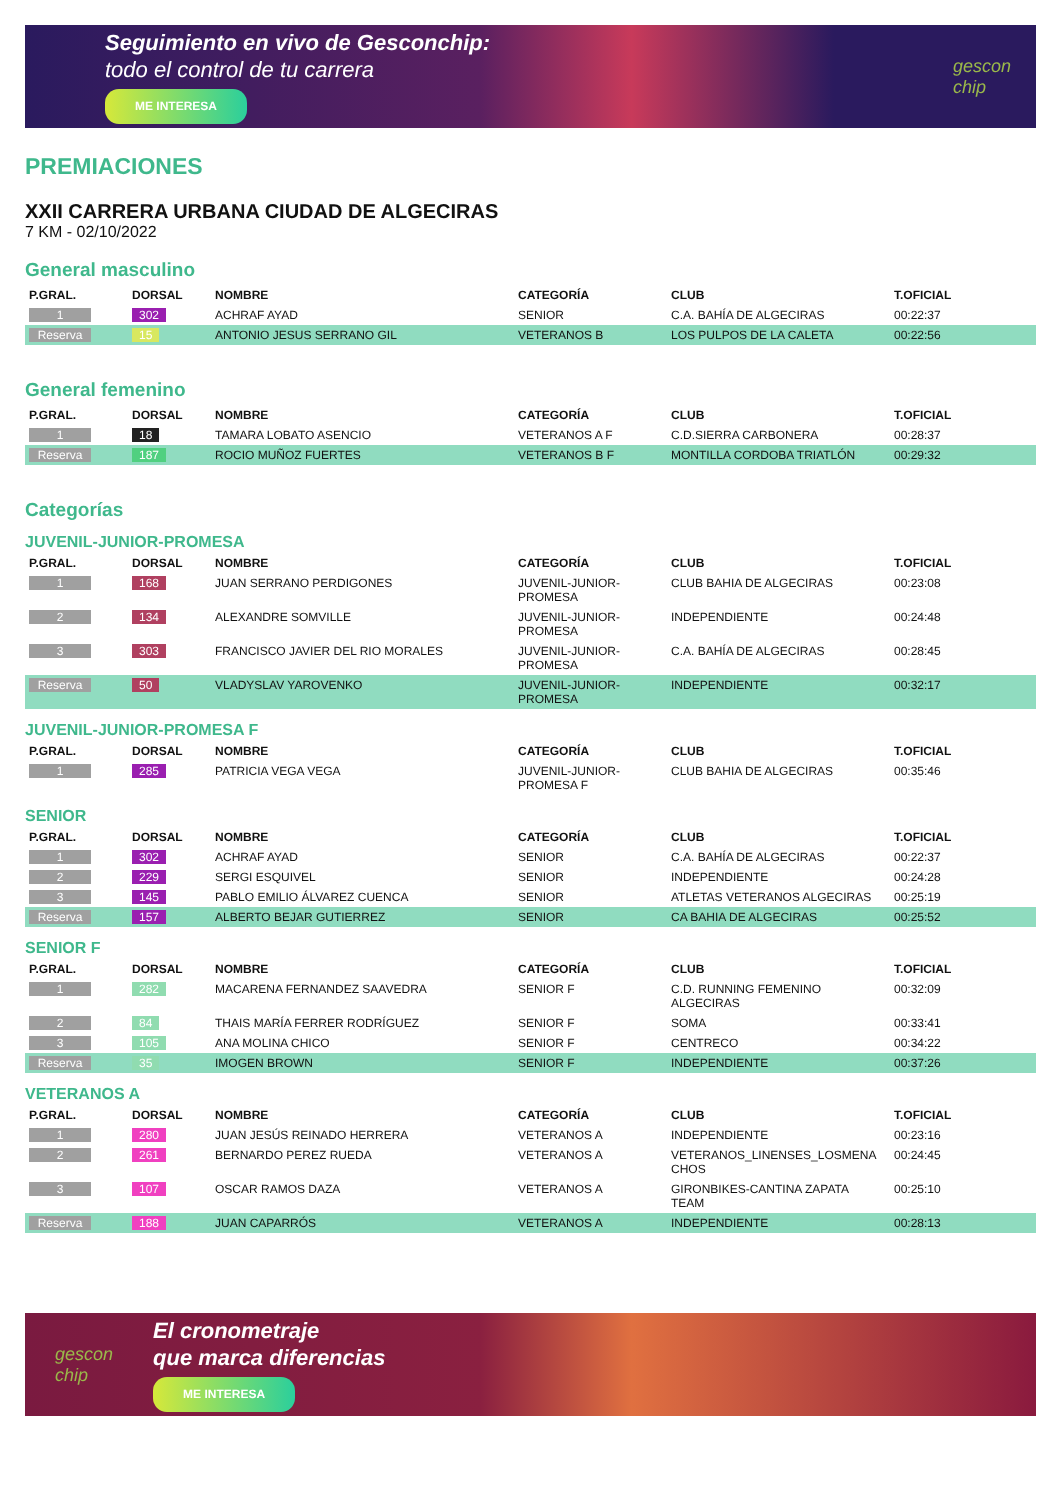Seguimiento en vivo de Gesconchip:
todo el control de tu carrera
ME INTERESA
gescon
chip
PREMIACIONES
XXII CARRERA URBANA CIUDAD DE ALGECIRAS
7 KM - 02/10/2022
General masculino
| P.GRAL. | DORSAL | NOMBRE | CATEGORÍA | CLUB | T.OFICIAL |
| --- | --- | --- | --- | --- | --- |
| 1 | 302 | ACHRAF AYAD | SENIOR | C.A. BAHÍA DE ALGECIRAS | 00:22:37 |
| Reserva | 15 | ANTONIO JESUS SERRANO GIL | VETERANOS B | LOS PULPOS DE LA CALETA | 00:22:56 |
General femenino
| P.GRAL. | DORSAL | NOMBRE | CATEGORÍA | CLUB | T.OFICIAL |
| --- | --- | --- | --- | --- | --- |
| 1 | 18 | TAMARA LOBATO ASENCIO | VETERANOS A F | C.D.SIERRA CARBONERA | 00:28:37 |
| Reserva | 187 | ROCIO MUÑOZ FUERTES | VETERANOS B F | MONTILLA CORDOBA TRIATLÓN | 00:29:32 |
Categorías
JUVENIL-JUNIOR-PROMESA
| P.GRAL. | DORSAL | NOMBRE | CATEGORÍA | CLUB | T.OFICIAL |
| --- | --- | --- | --- | --- | --- |
| 1 | 168 | JUAN SERRANO PERDIGONES | JUVENIL-JUNIOR- PROMESA | CLUB BAHIA DE ALGECIRAS | 00:23:08 |
| 2 | 134 | ALEXANDRE SOMVILLE | JUVENIL-JUNIOR- PROMESA | INDEPENDIENTE | 00:24:48 |
| 3 | 303 | FRANCISCO JAVIER DEL RIO MORALES | JUVENIL-JUNIOR- PROMESA | C.A. BAHÍA DE ALGECIRAS | 00:28:45 |
| Reserva | 50 | VLADYSLAV YAROVENKO | JUVENIL-JUNIOR- PROMESA | INDEPENDIENTE | 00:32:17 |
JUVENIL-JUNIOR-PROMESA F
| P.GRAL. | DORSAL | NOMBRE | CATEGORÍA | CLUB | T.OFICIAL |
| --- | --- | --- | --- | --- | --- |
| 1 | 285 | PATRICIA VEGA VEGA | JUVENIL-JUNIOR- PROMESA F | CLUB BAHIA DE ALGECIRAS | 00:35:46 |
SENIOR
| P.GRAL. | DORSAL | NOMBRE | CATEGORÍA | CLUB | T.OFICIAL |
| --- | --- | --- | --- | --- | --- |
| 1 | 302 | ACHRAF AYAD | SENIOR | C.A. BAHÍA DE ALGECIRAS | 00:22:37 |
| 2 | 229 | SERGI ESQUIVEL | SENIOR | INDEPENDIENTE | 00:24:28 |
| 3 | 145 | PABLO EMILIO ÁLVAREZ CUENCA | SENIOR | ATLETAS VETERANOS ALGECIRAS | 00:25:19 |
| Reserva | 157 | ALBERTO BEJAR GUTIERREZ | SENIOR | CA BAHIA DE ALGECIRAS | 00:25:52 |
SENIOR F
| P.GRAL. | DORSAL | NOMBRE | CATEGORÍA | CLUB | T.OFICIAL |
| --- | --- | --- | --- | --- | --- |
| 1 | 282 | MACARENA FERNANDEZ SAAVEDRA | SENIOR F | C.D. RUNNING FEMENINO ALGECIRAS | 00:32:09 |
| 2 | 84 | THAIS MARÍA FERRER RODRÍGUEZ | SENIOR F | SOMA | 00:33:41 |
| 3 | 105 | ANA MOLINA CHICO | SENIOR F | CENTRECO | 00:34:22 |
| Reserva | 35 | IMOGEN BROWN | SENIOR F | INDEPENDIENTE | 00:37:26 |
VETERANOS A
| P.GRAL. | DORSAL | NOMBRE | CATEGORÍA | CLUB | T.OFICIAL |
| --- | --- | --- | --- | --- | --- |
| 1 | 280 | JUAN JESÚS REINADO HERRERA | VETERANOS A | INDEPENDIENTE | 00:23:16 |
| 2 | 261 | BERNARDO PEREZ RUEDA | VETERANOS A | VETERANOS_LINENSES_LOSMENA CHOS | 00:24:45 |
| 3 | 107 | OSCAR RAMOS DAZA | VETERANOS A | GIRONBIKES-CANTINA ZAPATA TEAM | 00:25:10 |
| Reserva | 188 | JUAN CAPARRÓS | VETERANOS A | INDEPENDIENTE | 00:28:13 |
gescon
chip
El cronometraje
que marca diferencias
ME INTERESA